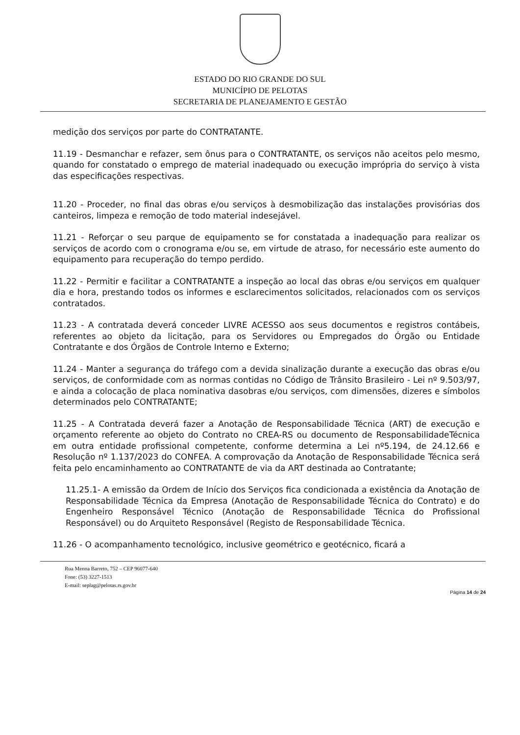ESTADO DO RIO GRANDE DO SUL
MUNICÍPIO DE PELOTAS
SECRETARIA DE PLANEJAMENTO E GESTÃO
medição dos serviços por parte do CONTRATANTE.
11.19 - Desmanchar e refazer, sem ônus para o CONTRATANTE, os serviços não aceitos pelo mesmo, quando for constatado o emprego de material inadequado ou execução imprópria do serviço à vista das especificações respectivas.
11.20 - Proceder, no final das obras e/ou serviços à desmobilização das instalações provisórias dos canteiros, limpeza e remoção de todo material indesejável.
11.21 - Reforçar o seu parque de equipamento se for constatada a inadequação para realizar os serviços de acordo com o cronograma e/ou se, em virtude de atraso, for necessário este aumento do equipamento para recuperação do tempo perdido.
11.22 - Permitir e facilitar a CONTRATANTE a inspeção ao local das obras e/ou serviços em qualquer dia e hora, prestando todos os informes e esclarecimentos solicitados, relacionados com os serviços contratados.
11.23 - A contratada deverá conceder LIVRE ACESSO aos seus documentos e registros contábeis, referentes ao objeto da licitação, para os Servidores ou Empregados do Órgão ou Entidade Contratante e dos Órgãos de Controle Interno e Externo;
11.24 - Manter a segurança do tráfego com a devida sinalização durante a execução das obras e/ou serviços, de conformidade com as normas contidas no Código de Trânsito Brasileiro - Lei nº 9.503/97, e ainda a colocação de placa nominativa dasobras e/ou serviços, com dimensões, dizeres e símbolos determinados pelo CONTRATANTE;
11.25 - A Contratada deverá fazer a Anotação de Responsabilidade Técnica (ART) de execução e orçamento referente ao objeto do Contrato no CREA-RS ou documento de ResponsabilidadeTécnica em outra entidade profissional competente, conforme determina a Lei nº5.194, de 24.12.66 e Resolução nº 1.137/2023 do CONFEA. A comprovação da Anotação de Responsabilidade Técnica será feita pelo encaminhamento ao CONTRATANTE de via da ART destinada ao Contratante;
11.25.1- A emissão da Ordem de Início dos Serviços fica condicionada a existência da Anotação de Responsabilidade Técnica da Empresa (Anotação de Responsabilidade Técnica do Contrato) e do Engenheiro Responsável Técnico (Anotação de Responsabilidade Técnica do Profissional Responsável) ou do Arquiteto Responsável (Registo de Responsabilidade Técnica.
11.26 - O acompanhamento tecnológico, inclusive geométrico e geotécnico, ficará a
Rua Menna Barreto, 752 – CEP 96077-640
Fone: (53) 3227-1513
E-mail: seplag@pelotas.rs.gov.br
Página 14 de 24